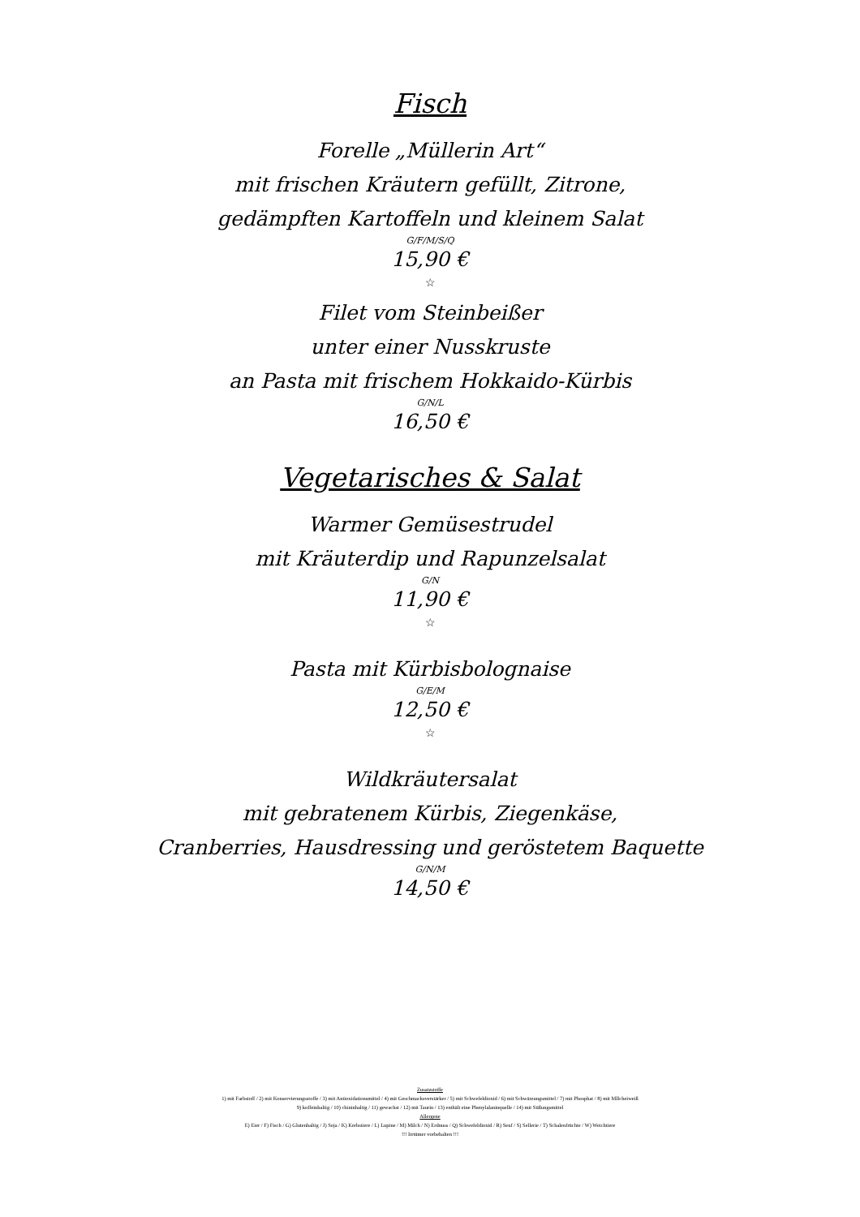Fisch
Forelle „Müllerin Art“
mit frischen Kräutern gefüllt, Zitrone,
gedämpften Kartoffeln und kleinem Salat
G/F/M/S/Q
15,90 €
☆
Filet vom Steinbeißer
unter einer Nusskruste
an Pasta mit frischem Hokkaido-Kürbis
G/N/L
16,50 €
Vegetarisches & Salat
Warmer Gemüsestrudel
mit Kräuterdip und Rapunzelsalat
G/N
11,90 €
☆
Pasta mit Kürbisbolognaise
G/E/M
12,50 €
☆
Wildkräutersalat
mit gebratenem Kürbis, Ziegenkäse,
Cranberries, Hausdressing und geröstetem Baquette
G/N/M
14,50 €
Zusatzstoffe
1) mit Farbstoff / 2) mit Konservierungsstoffe / 3) mit Antioxidationsmittel / 4) mit Geschmacksverstärker / 5) mit Schwefeldioxid / 6) mit Schwärzungsmittel / 7) mit Phosphat / 8) mit MIlcheiweiß
9) koffeinhaltig / 10) chininhaltig / 11) gewachst / 12) mit Taurin / 13) enthält eine Phenylalaninquelle / 14) mit Süßungsmittel
Allergene
E) Eier / F) Fisch / G) Glutenhaltig / J) Soja / K) Krebstiere / L) Lupine / M) Milch / N) Erdnuss / Q) Schwefeldioxid / R) Senf / S) Sellerie / T) Schalenfrüchte / W) Weichtiere
!!! Irrtümer vorbehalten !!!